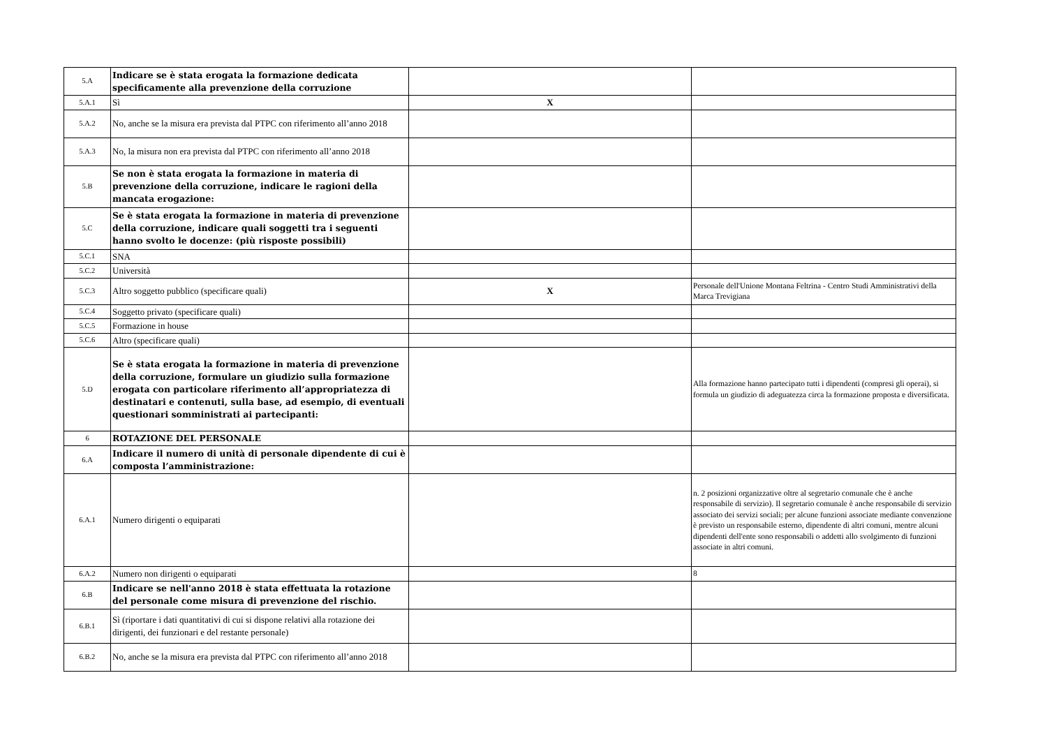| 5.A | Indicare se è stata erogata la formazione dedicata specificamente alla prevenzione della corruzione | | |
| 5.A.1 | Sì | X | |
| 5.A.2 | No, anche se la misura era prevista dal PTPC con riferimento all’anno 2018 | | |
| 5.A.3 | No, la misura non era prevista dal PTPC con riferimento all’anno 2018 | | |
| 5.B | Se non è stata erogata la formazione in materia di prevenzione della corruzione, indicare le ragioni della mancata erogazione: | | |
| 5.C | Se è stata erogata la formazione in materia di prevenzione della corruzione, indicare quali soggetti tra i seguenti hanno svolto le docenze: (più risposte possibili) | | |
| 5.C.1 | SNA | | |
| 5.C.2 | Università | | |
| 5.C.3 | Altro soggetto pubblico (specificare quali) | X | Personale dell'Unione Montana Feltrina - Centro Studi Amministrativi della Marca Trevigiana |
| 5.C.4 | Soggetto privato (specificare quali) | | |
| 5.C.5 | Formazione in house | | |
| 5.C.6 | Altro (specificare quali) | | |
| 5.D | Se è stata erogata la formazione in materia di prevenzione della corruzione, formulare un giudizio sulla formazione erogata con particolare riferimento all’appropriatezza di destinatari e contenuti, sulla base, ad esempio, di eventuali questionari somministrati ai partecipanti: | | Alla formazione hanno partecipato tutti i dipendenti (compresi gli operai), si formula un giudizio di adeguatezza circa la formazione proposta e diversificata. |
| 6 | ROTAZIONE DEL PERSONALE | | |
| 6.A | Indicare il numero di unità di personale dipendente di cui è composta l’amministrazione: | | |
| 6.A.1 | Numero dirigenti o equiparati | | n. 2 posizioni organizzative oltre al segretario comunale che è anche responsabile di servizio). Il segretario comunale è anche responsabile di servizio associato dei servizi sociali; per alcune funzioni associate mediante convenzione è previsto un responsabile esterno, dipendente di altri comuni, mentre alcuni dipendenti dell'ente sono responsabili o addetti allo svolgimento di funzioni associate in altri comuni. |
| 6.A.2 | Numero non dirigenti o equiparati | | 8 |
| 6.B | Indicare se nell'anno 2018 è stata effettuata la rotazione del personale come misura di prevenzione del rischio. | | |
| 6.B.1 | Sì (riportare i dati quantitativi di cui si dispone relativi alla rotazione dei dirigenti, dei funzionari e del restante personale) | | |
| 6.B.2 | No, anche se la misura era prevista dal PTPC con riferimento all’anno 2018 | | |